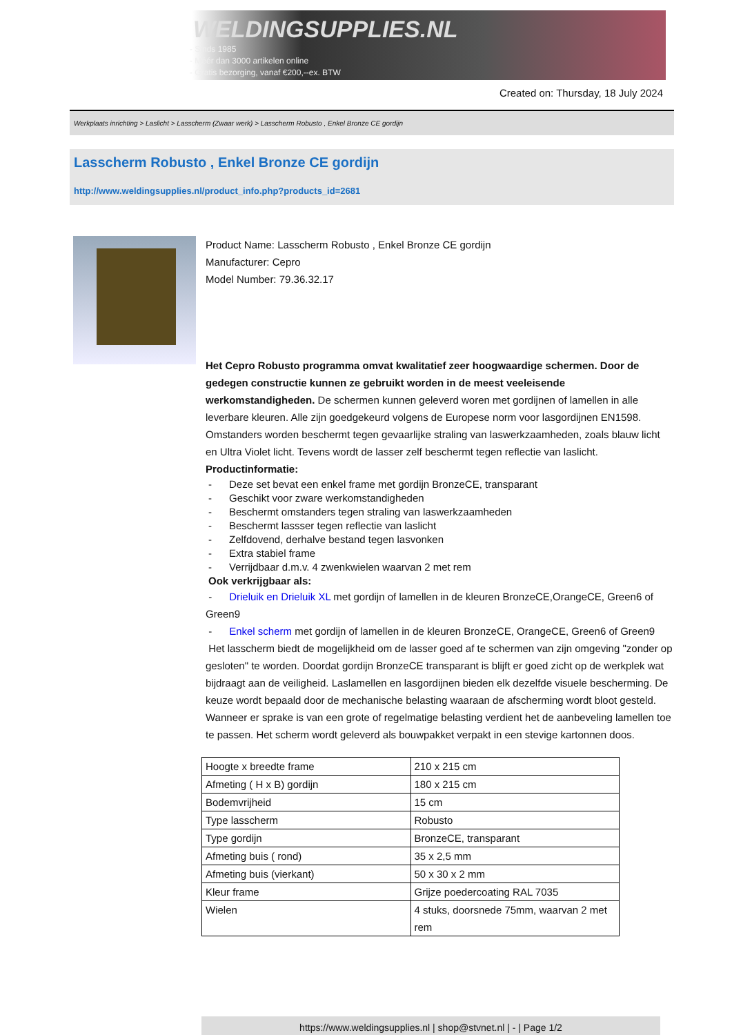WELDINGSUPPLIES.NL
- Sinds 1985
- Méér dan 3000 artikelen online
- Gratis bezorging, vanaf €200,--ex. BTW
Created on: Thursday, 18 July 2024
Werkplaats inrichting > Laslicht > Lasscherm (Zwaar werk) > Lasscherm Robusto , Enkel Bronze CE gordijn
Lasscherm Robusto , Enkel Bronze CE gordijn
http://www.weldingsupplies.nl/product_info.php?products_id=2681
Product Name: Lasscherm Robusto , Enkel Bronze CE gordijn
Manufacturer: Cepro
Model Number: 79.36.32.17
Het Cepro Robusto programma omvat kwalitatief zeer hoogwaardige schermen. Door de gedegen constructie kunnen ze gebruikt worden in de meest veeleisende werkomstandigheden. De schermen kunnen geleverd woren met gordijnen of lamellen in alle leverbare kleuren. Alle zijn goedgekeurd volgens de Europese norm voor lasgordijnen EN1598. Omstanders worden beschermt tegen gevaarlijke straling van laswerkzaamheden, zoals blauw licht en Ultra Violet licht. Tevens wordt de lasser zelf beschermt tegen reflectie van laslicht. Productinformatie:
- Deze set bevat een enkel frame met gordijn BronzeCE, transparant
- Geschikt voor zware werkomstandigheden
- Beschermt omstanders tegen straling van laswerkzaamheden
- Beschermt lassser tegen reflectie van laslicht
- Zelfdovend, derhalve bestand tegen lasvonken
- Extra stabiel frame
- Verrijdbaar d.m.v. 4 zwenkwielen waarvan 2 met rem
Ook verkrijgbaar als:
- Drieluik en Drieluik XL met gordijn of lamellen in de kleuren BronzeCE,OrangeCE, Green6 of Green9
- Enkel scherm met gordijn of lamellen in de kleuren BronzeCE, OrangeCE, Green6 of Green9
Het lasscherm biedt de mogelijkheid om de lasser goed af te schermen van zijn omgeving "zonder op gesloten" te worden. Doordat gordijn BronzeCE transparant is blijft er goed zicht op de werkplek wat bijdraagt aan de veiligheid. Laslamellen en lasgordijnen bieden elk dezelfde visuele bescherming. De keuze wordt bepaald door de mechanische belasting waaraan de afscherming wordt bloot gesteld. Wanneer er sprake is van een grote of regelmatige belasting verdient het de aanbeveling lamellen toe te passen. Het scherm wordt geleverd als bouwpakket verpakt in een stevige kartonnen doos.
| Hoogte x breedte frame | 210 x 215 cm |
| Afmeting ( H x B) gordijn | 180 x 215 cm |
| Bodemvrijheid | 15 cm |
| Type lasscherm | Robusto |
| Type gordijn | BronzeCE, transparant |
| Afmeting buis ( rond) | 35 x 2,5 mm |
| Afmeting buis (vierkant) | 50 x 30 x 2 mm |
| Kleur frame | Grijze poedercoating RAL 7035 |
| Wielen | 4 stuks, doorsnede 75mm, waarvan 2 met rem |
https://www.weldingsupplies.nl | shop@stvnet.nl | - | Page 1/2